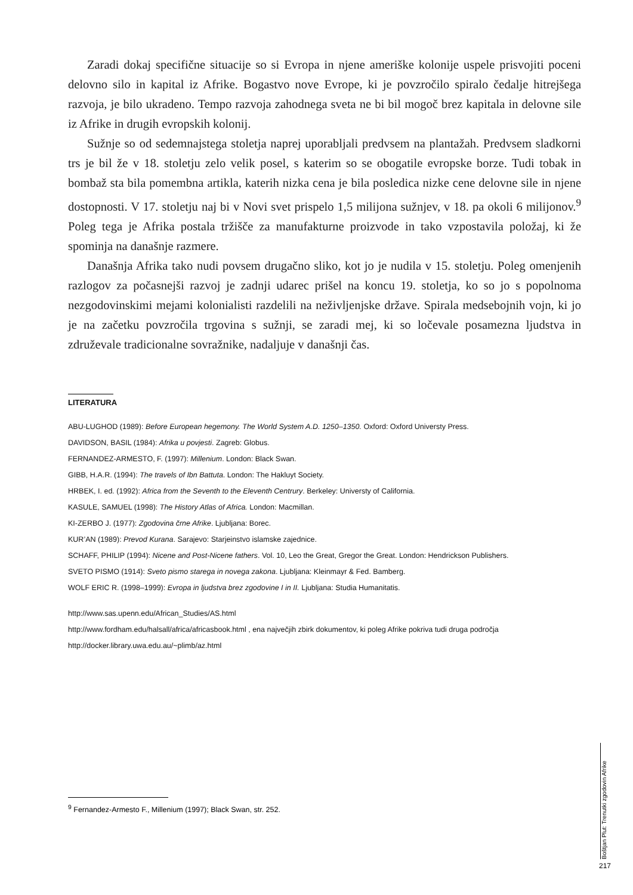Zaradi dokaj specifične situacije so si Evropa in njene ameriške kolonije uspele prisvojiti poceni delovno silo in kapital iz Afrike. Bogastvo nove Evrope, ki je povzročilo spiralo čedalje hitrejšega razvoja, je bilo ukradeno. Tempo razvoja zahodnega sveta ne bi bil mogoč brez kapitala in delovne sile iz Afrike in drugih evropskih kolonij.
Sužnje so od sedemnajstega stoletja naprej uporabljali predvsem na plantažah. Predvsem sladkorni trs je bil že v 18. stoletju zelo velik posel, s katerim so se obogatile evropske borze. Tudi tobak in bombaž sta bila pomembna artikla, katerih nizka cena je bila posledica nizke cene delovne sile in njene dostopnosti. V 17. stoletju naj bi v Novi svet prispelo 1,5 milijona sužnjev, v 18. pa okoli 6 milijonov.<sup>9</sup> Poleg tega je Afrika postala tržišče za manufakturne proizvode in tako vzpostavila položaj, ki že spominja na današnje razmere.
Današnja Afrika tako nudi povsem drugačno sliko, kot jo je nudila v 15. stoletju. Poleg omenjenih razlogov za počasnejši razvoj je zadnji udarec prišel na koncu 19. stoletja, ko so jo s popolnoma nezgodovinskimi mejami kolonialisti razdelili na neživljenjske države. Spirala medsebojnih vojn, ki jo je na začetku povzročila trgovina s sužnji, se zaradi mej, ki so ločevale posamezna ljudstva in združevale tradicionalne sovražnike, nadaljuje v današnji čas.
LITERATURA
ABU-LUGHOD (1989): Before European hegemony. The World System A.D. 1250–1350. Oxford: Oxford Universty Press.
DAVIDSON, BASIL (1984): Afrika u povjesti. Zagreb: Globus.
FERNANDEZ-ARMESTO, F. (1997): Millenium. London: Black Swan.
GIBB, H.A.R. (1994): The travels of Ibn Battuta. London: The Hakluyt Society.
HRBEK, I. ed. (1992): Africa from the Seventh to the Eleventh Centrury. Berkeley: Universty of California.
KASULE, SAMUEL (1998): The History Atlas of Africa. London: Macmillan.
KI-ZERBO J. (1977): Zgodovina črne Afrike. Ljubljana: Borec.
KUR’AN (1989): Prevod Kurana. Sarajevo: Starjeinstvo islamske zajednice.
SCHAFF, PHILIP (1994): Nicene and Post-Nicene fathers. Vol. 10, Leo the Great, Gregor the Great. London: Hendrickson Publishers.
SVETO PISMO (1914): Sveto pismo starega in novega zakona. Ljubljana: Kleinmayr & Fed. Bamberg.
WOLF ERIC R. (1998–1999): Evropa in ljudstva brez zgodovine I in II. Ljubljana: Studia Humanitatis.
http://www.sas.upenn.edu/African_Studies/AS.html
http://www.fordham.edu/halsall/africa/africasbook.html , ena največjih zbirk dokumentov, ki poleg Afrike pokriva tudi druga področja
http://docker.library.uwa.edu.au/~plimb/az.html
<sup>9</sup> Fernandez-Armesto F., Millenium (1997); Black Swan, str. 252.
Boštjan Plut: Trenutki zgodovin Afrike
217